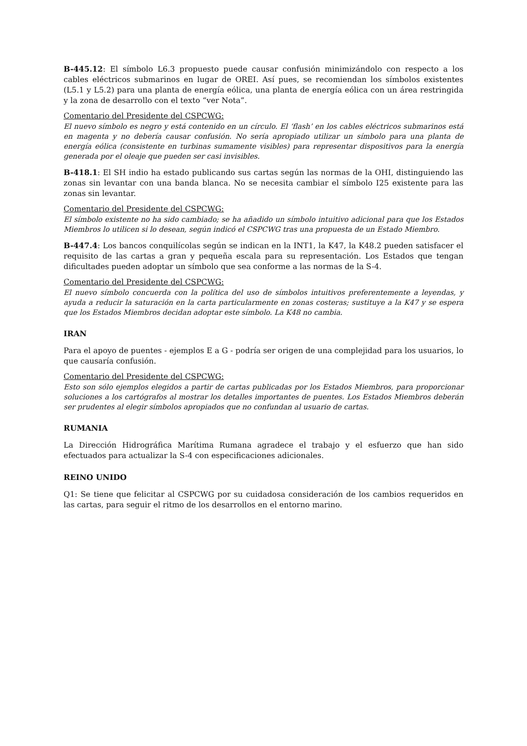B-445.12: El símbolo L6.3 propuesto puede causar confusión minimizándolo con respecto a los cables eléctricos submarinos en lugar de OREI. Así pues, se recomiendan los símbolos existentes (L5.1 y L5.2) para una planta de energía eólica, una planta de energía eólica con un área restringida y la zona de desarrollo con el texto “ver Nota”.
Comentario del Presidente del CSPCWG:
El nuevo símbolo es negro y está contenido en un círculo. El ‘flash’ en los cables eléctricos submarinos está en magenta y no debería causar confusión. No sería apropiado utilizar un símbolo para una planta de energía eólica (consistente en turbinas sumamente visibles) para representar dispositivos para la energía generada por el oleaje que pueden ser casi invisibles.
B-418.1: El SH indio ha estado publicando sus cartas según las normas de la OHI, distinguiendo las zonas sin levantar con una banda blanca. No se necesita cambiar el símbolo I25 existente para las zonas sin levantar.
Comentario del Presidente del CSPCWG:
El símbolo existente no ha sido cambiado; se ha añadido un símbolo intuitivo adicional para que los Estados Miembros lo utilicen si lo desean, según indicó el CSPCWG tras una propuesta de un Estado Miembro.
B-447.4: Los bancos conquilícolas según se indican en la INT1, la K47, la K48.2 pueden satisfacer el requisito de las cartas a gran y pequeña escala para su representación. Los Estados que tengan dificultades pueden adoptar un símbolo que sea conforme a las normas de la S-4.
Comentario del Presidente del CSPCWG:
El nuevo símbolo concuerda con la política del uso de símbolos intuitivos preferentemente a leyendas, y ayuda a reducir la saturación en la carta particularmente en zonas costeras; sustituye a la K47 y se espera que los Estados Miembros decidan adoptar este símbolo. La K48 no cambia.
IRAN
Para el apoyo de puentes - ejemplos E a G - podría ser origen de una complejidad para los usuarios, lo que causaría confusión.
Comentario del Presidente del CSPCWG:
Esto son sólo ejemplos elegidos a partir de cartas publicadas por los Estados Miembros, para proporcionar soluciones a los cartógrafos al mostrar los detalles importantes de puentes. Los Estados Miembros deberán ser prudentes al elegir símbolos apropiados que no confundan al usuario de cartas.
RUMANIA
La Dirección Hidrográfica Marítima Rumana agradece el trabajo y el esfuerzo que han sido efectuados para actualizar la S-4 con especificaciones adicionales.
REINO UNIDO
Q1: Se tiene que felicitar al CSPCWG por su cuidadosa consideración de los cambios requeridos en las cartas, para seguir el ritmo de los desarrollos en el entorno marino.